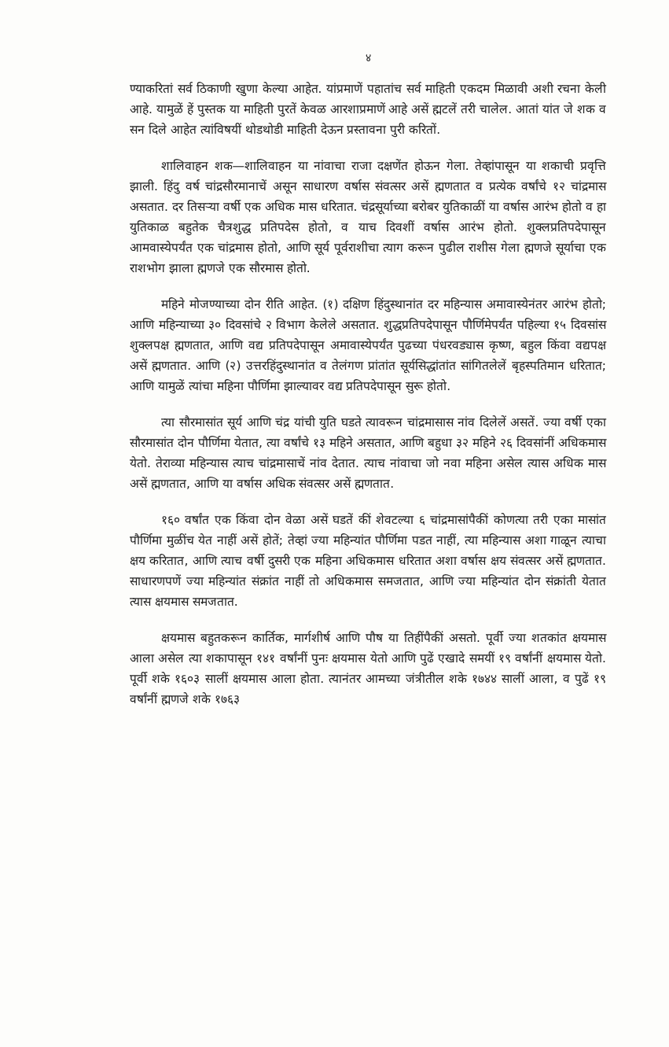४
ण्याकरितां सर्व ठिकाणी खुणा केल्या आहेत. यांप्रमाणें पहातांच सर्व माहिती एकदम मिळावी अशी रचना केली आहे. यामुळें हें पुस्तक या माहिती पुरतें केवळ आरशाप्रमाणें आहे असें ह्मटलें तरी चालेल. आतां यांत जे शक व सन दिले आहेत त्यांविषयीं थोडथोडी माहिती देऊन प्रस्तावना पुरी करितों.
शालिवाहन शक—शालिवाहन या नांवाचा राजा दक्षणेंत होऊन गेला. तेव्हांपासून या शकाची प्रवृत्ति झाली. हिंदु वर्ष चांद्रसौरमानाचें असून साधारण वर्षास संवत्सर असें ह्मणतात व प्रत्येक वर्षांचे १२ चांद्रमास असतात. दर तिसऱ्या वर्षी एक अधिक मास धरितात. चंद्रसूर्याच्या बरोबर युतिकाळीं या वर्षास आरंभ होतो व हा युतिकाळ बहुतेक चैत्रशुद्ध प्रतिपदेस होतो, व याच दिवशीं वर्षास आरंभ होतो. शुक्लप्रतिपदेपासून आमवास्येपर्यंत एक चांद्रमास होतो, आणि सूर्य पूर्वराशीचा त्याग करून पुढील राशीस गेला ह्मणजे सूर्याचा एक राशभोग झाला ह्मणजे एक सौरमास होतो.
महिने मोजण्याच्या दोन रीति आहेत. (१) दक्षिण हिंदुस्थानांत दर महिन्यास अमावास्येनंतर आरंभ होतो; आणि महिन्याच्या ३० दिवसांचे २ विभाग केलेले असतात. शुद्धप्रतिपदेपासून पौर्णिमेपर्यंत पहिल्या १५ दिवसांस शुक्लपक्ष ह्मणतात, आणि वद्य प्रतिपदेपासून अमावास्येपर्यंत पुढच्या पंधरवड्यास कृष्ण, बहुल किंवा वद्यपक्ष असें ह्मणतात. आणि (२) उत्तरहिंदुस्थानांत व तेलंगण प्रांतांत सूर्यसिद्धांतांत सांगितलेलें बृहस्पतिमान धरितात; आणि यामुळें त्यांचा महिना पौर्णिमा झाल्यावर वद्य प्रतिपदेपासून सुरू होतो.
त्या सौरमासांत सूर्य आणि चंद्र यांची युति घडते त्यावरून चांद्रमासास नांव दिलेलें असतें. ज्या वर्षी एका सौरमासांत दोन पौर्णिमा येतात, त्या वर्षांचे १३ महिने असतात, आणि बहुधा ३२ महिने २६ दिवसांनीं अधिकमास येतो. तेराव्या महिन्यास त्याच चांद्रमासाचें नांव देतात. त्याच नांवाचा जो नवा महिना असेल त्यास अधिक मास असें ह्मणतात, आणि या वर्षास अधिक संवत्सर असें ह्मणतात.
१६० वर्षांत एक किंवा दोन वेळा असें घडतें कीं शेवटल्या ६ चांद्रमासांपैकीं कोणत्या तरी एका मासांत पौर्णिमा मुळींच येत नाहीं असें होतें; तेव्हां ज्या महिन्यांत पौर्णिमा पडत नाहीं, त्या महिन्यास अशा गाळून त्याचा क्षय करितात, आणि त्याच वर्षी दुसरी एक महिना अधिकमास धरितात अशा वर्षास क्षय संवत्सर असें ह्मणतात. साधारणपणें ज्या महिन्यांत संक्रांत नाहीं तो अधिकमास समजतात, आणि ज्या महिन्यांत दोन संक्रांती येतात त्यास क्षयमास समजतात.
क्षयमास बहुतकरून कार्तिक, मार्गशीर्ष आणि पौष या तिहींपैकीं असतो. पूर्वी ज्या शतकांत क्षयमास आला असेल त्या शकापासून १४१ वर्षांनीं पुनः क्षयमास येतो आणि पुढें एखादे समयीं १९ वर्षांनीं क्षयमास येतो. पूर्वी शके १६०३ सालीं क्षयमास आला होता. त्यानंतर आमच्या जंत्रीतील शके १७४४ सालीं आला, व पुढें १९ वर्षांनीं ह्मणजे शके १७६३